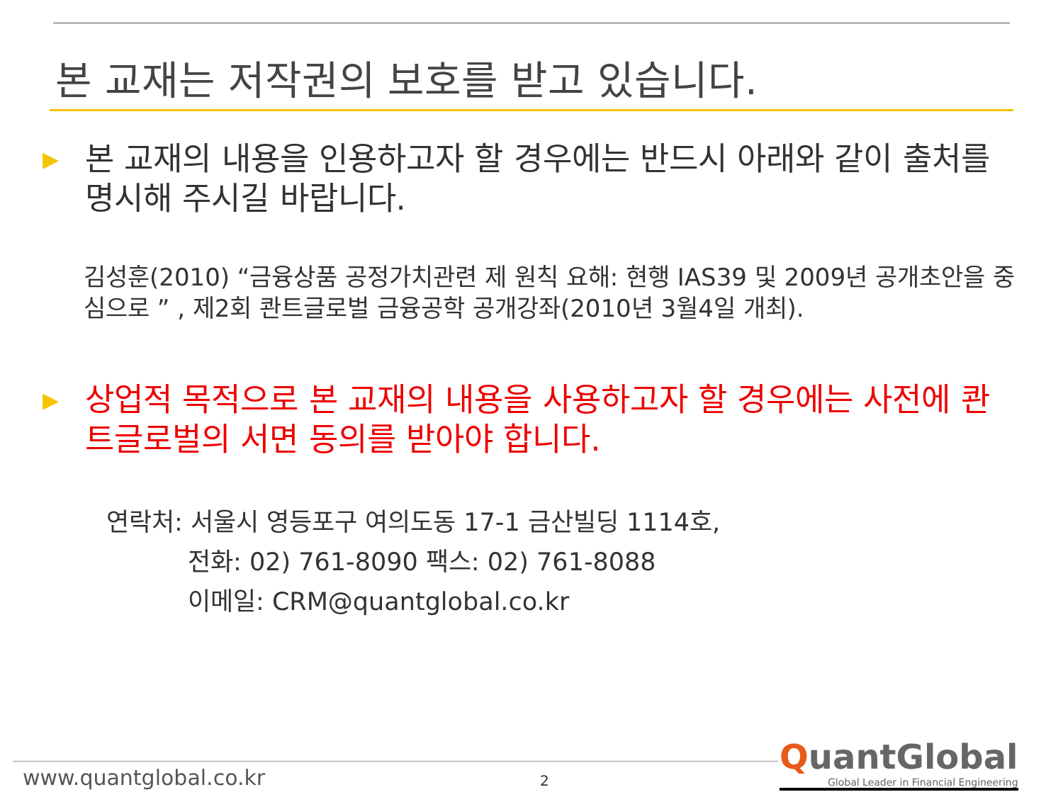본 교재는 저작권의 보호를 받고 있습니다.
▶
본 교재의 내용을 인용하고자 할 경우에는 반드시 아래와 같이 출처를 명시해 주시길 바랍니다.
김성훈(2010) “금융상품 공정가치관련 제 원칙 요해: 현행 IAS39 및 2009년 공개초안을 중심으로 ” , 제2회 콴트글로벌 금융공학 공개강좌(2010년 3월4일 개최).
▶
상업적 목적으로 본 교재의 내용을 사용하고자 할 경우에는 사전에 콴트글로벌의 서면 동의를 받아야 합니다.
연락처: 서울시 영등포구 여의도동 17-1 금산빌딩 1114호,
전화: 02) 761-8090 팩스: 02) 761-8088
이메일: CRM@quantglobal.co.kr
www.quantglobal.co.kr 2
QuantGlobal
Global Leader in Financial Engineering